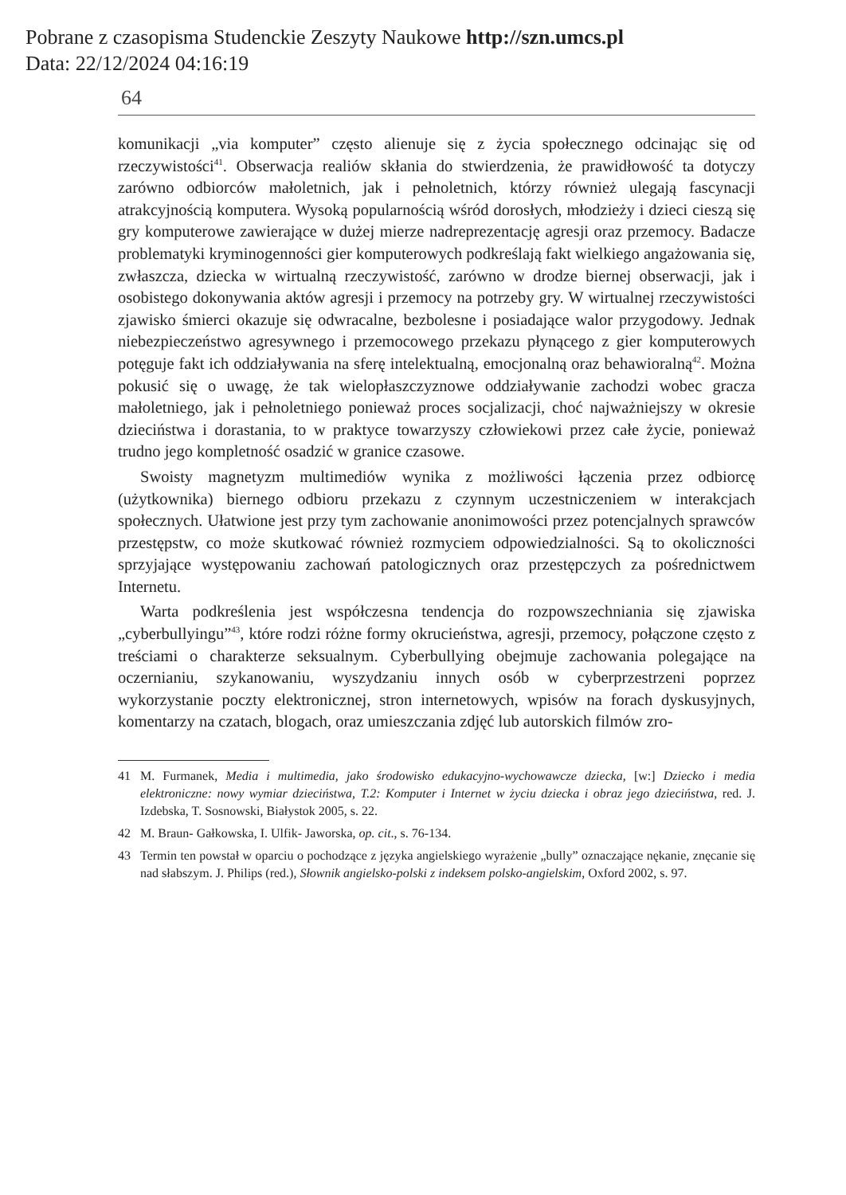Pobrane z czasopisma Studenckie Zeszyty Naukowe http://szn.umcs.pl
Data: 22/12/2024 04:16:19
64
komunikacji „via komputer” często alienuje się z życia społecznego odcinając się od rzeczywistości<sup>41</sup>. Obserwacja realiów skłania do stwierdzenia, że prawidłowość ta dotyczy zarówno odbiorców małoletnich, jak i pełnoletnich, którzy również ulegają fascynacji atrakcyjnością komputera. Wysoką popularnością wśród dorosłych, młodzieży i dzieci cieszą się gry komputerowe zawierające w dużej mierze nadreprezentację agresji oraz przemocy. Badacze problematyki kryminogenności gier komputerowych podkreślają fakt wielkiego angażowania się, zwłaszcza, dziecka w wirtualną rzeczywistość, zarówno w drodze biernej obserwacji, jak i osobistego dokonywania aktów agresji i przemocy na potrzeby gry. W wirtualnej rzeczywistości zjawisko śmierci okazuje się odwracalne, bezbolesne i posiadające walor przygodowy. Jednak niebezpieczeństwo agresywnego i przemocowego przekazu płynącego z gier komputerowych potęguje fakt ich oddziaływania na sferę intelektualną, emocjonalną oraz behawioralną<sup>42</sup>. Można pokusić się o uwagę, że tak wielopłaszczyznowe oddziaływanie zachodzi wobec gracza małoletniego, jak i pełnoletniego ponieważ proces socjalizacji, choć najważniejszy w okresie dzieciństwa i dorastania, to w praktyce towarzyszy człowiekowi przez całe życie, ponieważ trudno jego kompletność osadzić w granice czasowe.
Swoisty magnetyzm multimediów wynika z możliwości łączenia przez odbiorcę (użytkownika) biernego odbioru przekazu z czynnym uczestniczeniem w interakcjach społecznych. Ułatwione jest przy tym zachowanie anonimowości przez potencjalnych sprawców przestępstw, co może skutkować również rozmyciem odpowiedzialności. Są to okoliczności sprzyjające występowaniu zachowań patologicznych oraz przestępczych za pośrednictwem Internetu.
Warta podkreślenia jest współczesna tendencja do rozpowszechniania się zjawiska „cyberbullyingu”<sup>43</sup>, które rodzi różne formy okrucieństwa, agresji, przemocy, połączone często z treściami o charakterze seksualnym. Cyberbullying obejmuje zachowania polegające na oczernianiu, szykanowaniu, wyszydzaniu innych osób w cyberprzestrzeni poprzez wykorzystanie poczty elektronicznej, stron internetowych, wpisów na forach dyskusyjnych, komentarzy na czatach, blogach, oraz umieszczania zdjęć lub autorskich filmów zro-
41 M. Furmanek, Media i multimedia, jako środowisko edukacyjno-wychowawcze dziecka, [w:] Dziecko i media elektroniczne: nowy wymiar dzieciństwa, T.2: Komputer i Internet w życiu dziecka i obraz jego dzieciństwa, red. J. Izdebska, T. Sosnowski, Białystok 2005, s. 22.
42 M. Braun- Gałkowska, I. Ulfik- Jaworska, op. cit., s. 76-134.
43 Termin ten powstał w oparciu o pochodzące z języka angielskiego wyrażenie „bully” oznaczające nękanie, znęcanie się nad słabszym. J. Philips (red.), Słownik angielsko-polski z indeksem polsko-angielskim, Oxford 2002, s. 97.